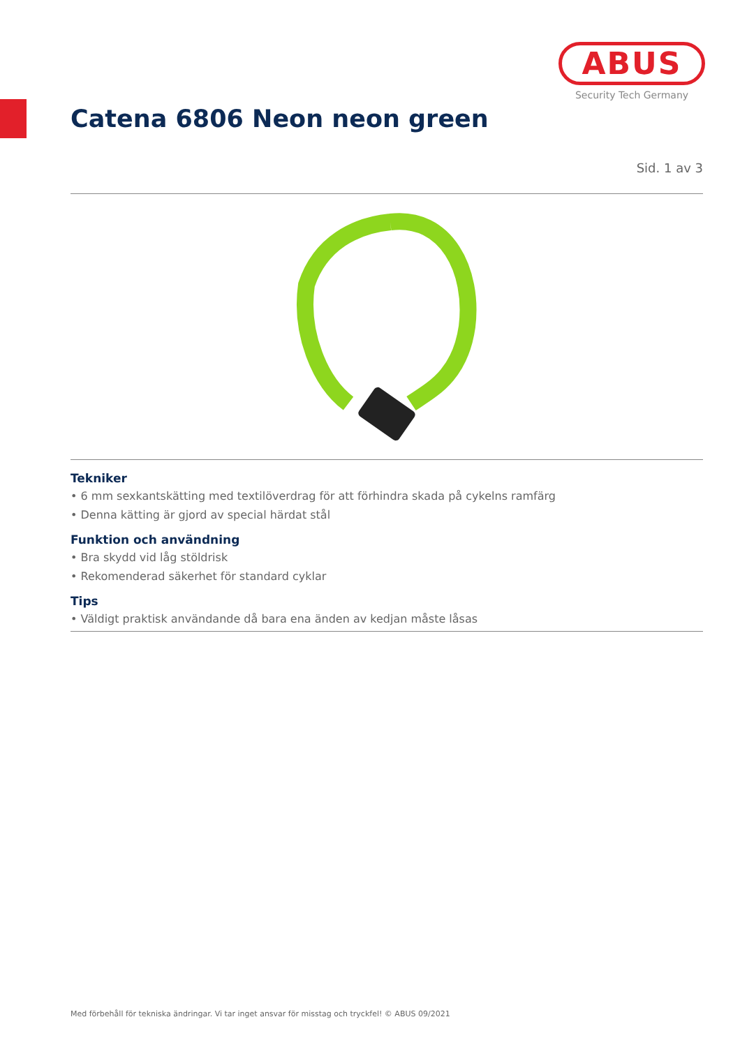ABUS
Security Tech Germany
Catena 6806 Neon neon green
Sid. 1 av 3
Tekniker
• 6 mm sexkantskätting med textilöverdrag för att förhindra skada på cykelns ramfärg
• Denna kätting är gjord av special härdat stål
Funktion och användning
• Bra skydd vid låg stöldrisk
• Rekomenderad säkerhet för standard cyklar
Tips
• Väldigt praktisk användande då bara ena änden av kedjan måste låsas
Med förbehåll för tekniska ändringar. Vi tar inget ansvar för misstag och tryckfel! © ABUS 09/2021